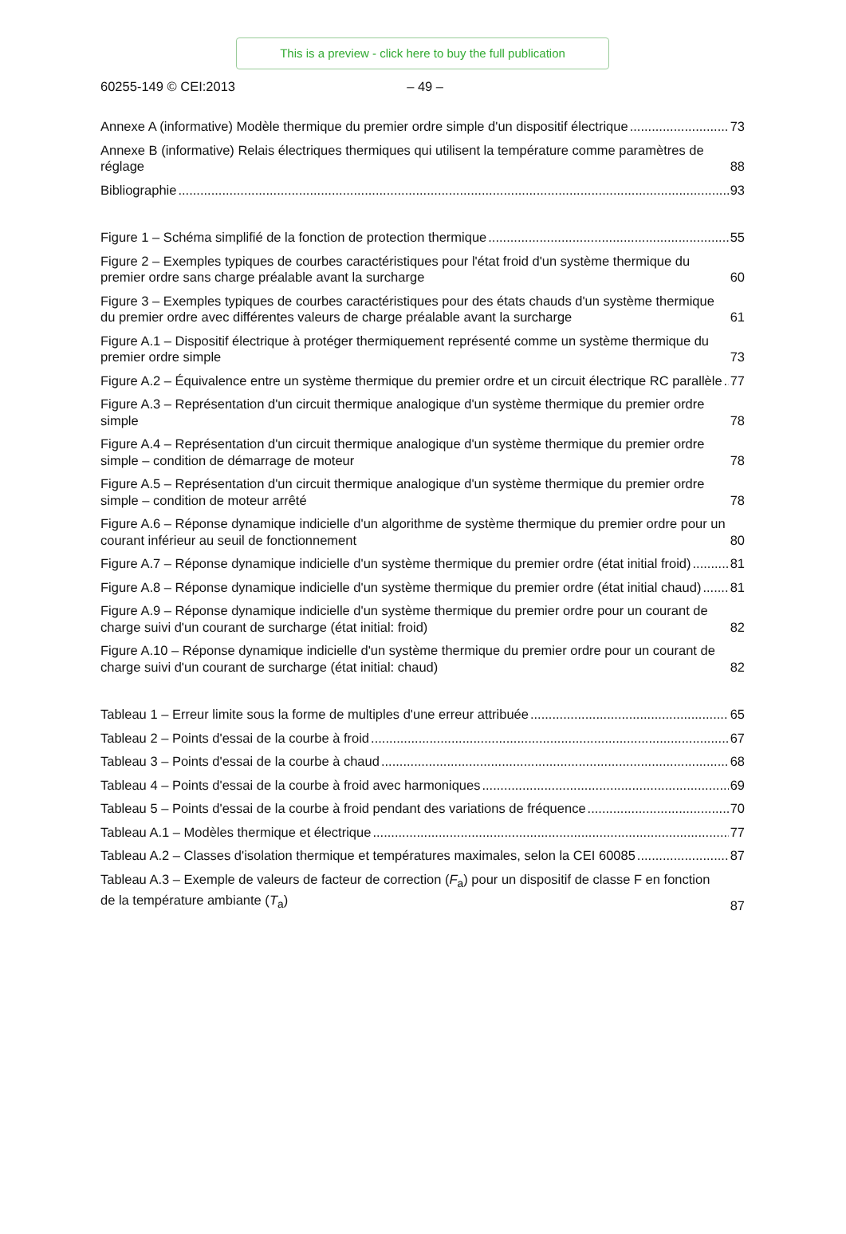This is a preview - click here to buy the full publication
60255-149 © CEI:2013 – 49 –
Annexe A (informative) Modèle thermique du premier ordre simple d'un dispositif électrique 73
Annexe B (informative) Relais électriques thermiques qui utilisent la température comme paramètres de réglage 88
Bibliographie 93
Figure 1 – Schéma simplifié de la fonction de protection thermique 55
Figure 2 – Exemples typiques de courbes caractéristiques pour l'état froid d'un système thermique du premier ordre sans charge préalable avant la surcharge 60
Figure 3 – Exemples typiques de courbes caractéristiques pour des états chauds d'un système thermique du premier ordre avec différentes valeurs de charge préalable avant la surcharge 61
Figure A.1 – Dispositif électrique à protéger thermiquement représenté comme un système thermique du premier ordre simple 73
Figure A.2 – Équivalence entre un système thermique du premier ordre et un circuit électrique RC parallèle 77
Figure A.3 – Représentation d'un circuit thermique analogique d'un système thermique du premier ordre simple 78
Figure A.4 – Représentation d'un circuit thermique analogique d'un système thermique du premier ordre simple – condition de démarrage de moteur 78
Figure A.5 – Représentation d'un circuit thermique analogique d'un système thermique du premier ordre simple – condition de moteur arrêté 78
Figure A.6 – Réponse dynamique indicielle d'un algorithme de système thermique du premier ordre pour un courant inférieur au seuil de fonctionnement 80
Figure A.7 – Réponse dynamique indicielle d'un système thermique du premier ordre (état initial froid) 81
Figure A.8 – Réponse dynamique indicielle d'un système thermique du premier ordre (état initial chaud) 81
Figure A.9 – Réponse dynamique indicielle d'un système thermique du premier ordre pour un courant de charge suivi d'un courant de surcharge (état initial: froid) 82
Figure A.10 – Réponse dynamique indicielle d'un système thermique du premier ordre pour un courant de charge suivi d'un courant de surcharge (état initial: chaud) 82
Tableau 1 – Erreur limite sous la forme de multiples d'une erreur attribuée 65
Tableau 2 – Points d'essai de la courbe à froid 67
Tableau 3 – Points d'essai de la courbe à chaud 68
Tableau 4 – Points d'essai de la courbe à froid avec harmoniques 69
Tableau 5 – Points d'essai de la courbe à froid pendant des variations de fréquence 70
Tableau A.1 – Modèles thermique et électrique 77
Tableau A.2 – Classes d'isolation thermique et températures maximales, selon la CEI 60085 87
Tableau A.3 – Exemple de valeurs de facteur de correction (F<sub>a</sub>) pour un dispositif de classe F en fonction de la température ambiante (T<sub>a</sub>) 87